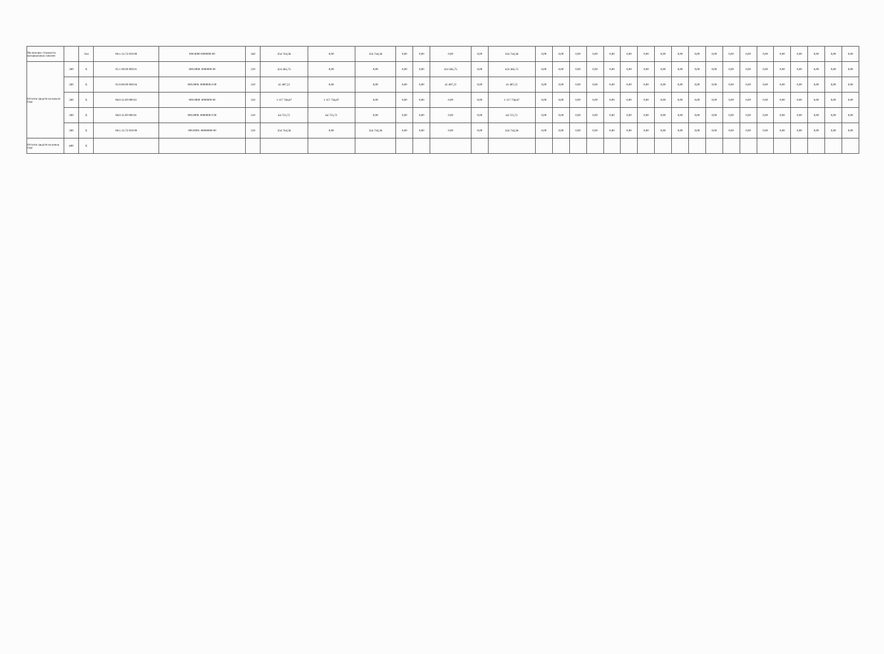| Увеличение стоимости материальных запасов | | 244 | 08.1.13.73 020.09 | 000.0000 0000000 00 | 340 | 354 744,58 | 0,00 | 354 744,58 | 0,00 | 0,00 | 0,00 | 0,00 | 354 744,58 | 0,00 | 0,00 | 0,00 | 0,00 | 0,00 | 0,00 | 0,00 | 0,00 | 0,00 | 0,00 | 0,00 | 0,00 | 0,00 | 0,00 | 0,00 | 0,00 | 0,00 | 0,00 | 0,00 |
| Остаток средств на начало года | 500 | X | 02.1 00.00 000.01 | 000.0000. 0000000 00 | 510 | 424 385,75 | 0,00 | 0,00 | 0,00 | 0,00 | 424 385,75 | 0,00 | 424 385,75 | 0,00 | 0,00 | 0,00 | 0,00 | 0,00 | 0,00 | 0,00 | 0,00 | 0,00 | 0,00 | 0,00 | 0,00 | 0,00 | 0,00 | 0,00 | 0,00 | 0,00 | 0,00 | 0,00 |
| | 500 | X | 02.0.00.00 000.04 | 000.0000. 0000000.0 00 | 510 | 41 497,22 | 0,00 | 0,00 | 0,00 | 0,00 | 41 497,22 | 0,00 | 41 497,22 | 0,00 | 0,00 | 0,00 | 0,00 | 0,00 | 0,00 | 0,00 | 0,00 | 0,00 | 0,00 | 0,00 | 0,00 | 0,00 | 0,00 | 0,00 | 0,00 | 0,00 | 0,00 | 0,00 |
| | 500 | X | 08.0.11.00 000.02 | 000.0000. 0000000 00 | 510 | 1 117 736,87 | 1 117 736,87 | 0,00 | 0,00 | 0,00 | 0,00 | 0,00 | 1 117 736,87 | 0,00 | 0,00 | 0,00 | 0,00 | 0,00 | 0,00 | 0,00 | 0,00 | 0,00 | 0,00 | 0,00 | 0,00 | 0,00 | 0,00 | 0,00 | 0,00 | 0,00 | 0,00 | 0,00 |
| | 500 | X | 08.0.11.00 000.01 | 000.0000. 0000000 0 00 | 510 | 64 725,72 | 64 725,72 | 0,00 | 0,00 | 0,00 | 0,00 | 0,00 | 64 725,72 | 0,00 | 0,00 | 0,00 | 0,00 | 0,00 | 0,00 | 0,00 | 0,00 | 0,00 | 0,00 | 0,00 | 0,00 | 0,00 | 0,00 | 0,00 | 0,00 | 0,00 | 0,00 | 0,00 |
| | 500 | X | 08.1.13.73 020.09 | 000.0000. ######## 00 | 510 | 354 744,58 | 0,00 | 354 744,58 | 0,00 | 0,00 | 0,00 | 0,00 | 354 744,58 | 0,00 | 0,00 | 0,00 | 0,00 | 0,00 | 0,00 | 0,00 | 0,00 | 0,00 | 0,00 | 0,00 | 0,00 | 0,00 | 0,00 | 0,00 | 0,00 | 0,00 | 0,00 | 0,00 |
| Остаток средств на конец года | 600 | X | | | | | | | | | | | | | | | | | | | | | | | | | | | | | | |